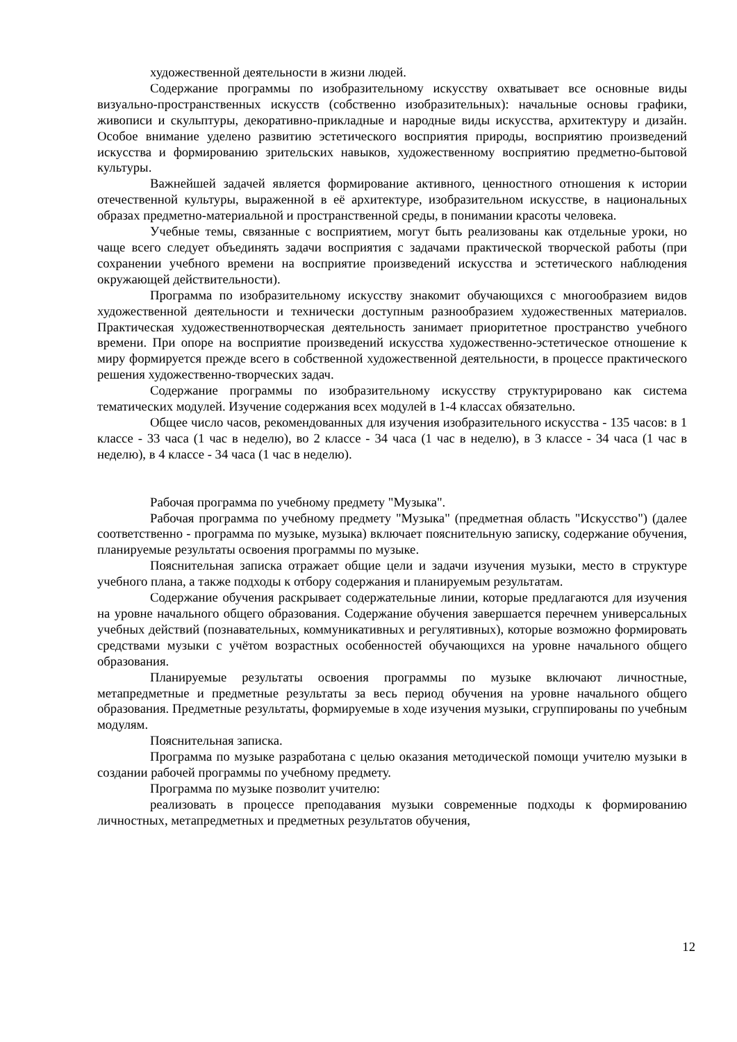художественной деятельности в жизни людей.
Содержание программы по изобразительному искусству охватывает все основные виды визуально-пространственных искусств (собственно изобразительных): начальные основы графики, живописи и скульптуры, декоративно-прикладные и народные виды искусства, архитектуру и дизайн. Особое внимание уделено развитию эстетического восприятия природы, восприятию произведений искусства и формированию зрительских навыков, художественному восприятию предметно-бытовой культуры.
Важнейшей задачей является формирование активного, ценностного отношения к истории отечественной культуры, выраженной в её архитектуре, изобразительном искусстве, в национальных образах предметно-материальной и пространственной среды, в понимании красоты человека.
Учебные темы, связанные с восприятием, могут быть реализованы как отдельные уроки, но чаще всего следует объединять задачи восприятия с задачами практической творческой работы (при сохранении учебного времени на восприятие произведений искусства и эстетического наблюдения окружающей действительности).
Программа по изобразительному искусству знакомит обучающихся с многообразием видов художественной деятельности и технически доступным разнообразием художественных материалов. Практическая художественнотворческая деятельность занимает приоритетное пространство учебного времени. При опоре на восприятие произведений искусства художественно-эстетическое отношение к миру формируется прежде всего в собственной художественной деятельности, в процессе практического решения художественно-творческих задач.
Содержание программы по изобразительному искусству структурировано как система тематических модулей. Изучение содержания всех модулей в 1-4 классах обязательно.
Общее число часов, рекомендованных для изучения изобразительного искусства - 135 часов: в 1 классе - 33 часа (1 час в неделю), во 2 классе - 34 часа (1 час в неделю), в 3 классе - 34 часа (1 час в неделю), в 4 классе - 34 часа (1 час в неделю).
Рабочая программа по учебному предмету "Музыка".
Рабочая программа по учебному предмету "Музыка" (предметная область "Искусство") (далее соответственно - программа по музыке, музыка) включает пояснительную записку, содержание обучения, планируемые результаты освоения программы по музыке.
Пояснительная записка отражает общие цели и задачи изучения музыки, место в структуре учебного плана, а также подходы к отбору содержания и планируемым результатам.
Содержание обучения раскрывает содержательные линии, которые предлагаются для изучения на уровне начального общего образования. Содержание обучения завершается перечнем универсальных учебных действий (познавательных, коммуникативных и регулятивных), которые возможно формировать средствами музыки с учётом возрастных особенностей обучающихся на уровне начального общего образования.
Планируемые результаты освоения программы по музыке включают личностные, метапредметные и предметные результаты за весь период обучения на уровне начального общего образования. Предметные результаты, формируемые в ходе изучения музыки, сгруппированы по учебным модулям.
Пояснительная записка.
Программа по музыке разработана с целью оказания методической помощи учителю музыки в создании рабочей программы по учебному предмету.
Программа по музыке позволит учителю:
реализовать в процессе преподавания музыки современные подходы к формированию личностных, метапредметных и предметных результатов обучения,
12